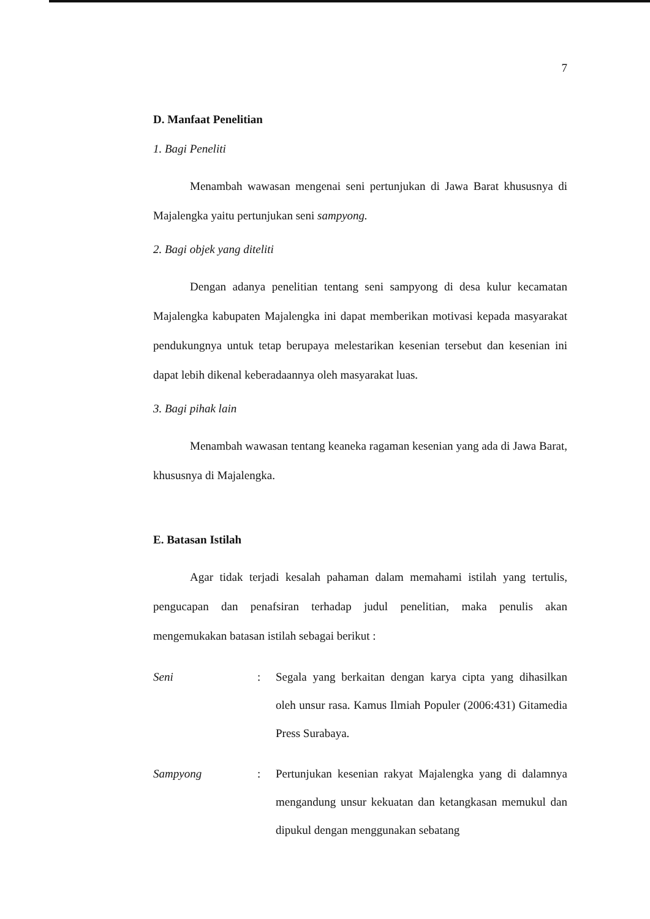7
D. Manfaat Penelitian
1. Bagi Peneliti
Menambah wawasan mengenai seni pertunjukan di Jawa Barat khususnya di Majalengka yaitu pertunjukan seni sampyong.
2. Bagi objek yang diteliti
Dengan adanya penelitian tentang seni sampyong di desa kulur kecamatan Majalengka kabupaten Majalengka ini dapat memberikan motivasi kepada masyarakat pendukungnya untuk tetap berupaya melestarikan kesenian tersebut dan kesenian ini dapat lebih dikenal keberadaannya oleh masyarakat luas.
3. Bagi pihak lain
Menambah wawasan tentang keaneka ragaman kesenian yang ada di Jawa Barat, khususnya di Majalengka.
E. Batasan Istilah
Agar tidak terjadi kesalah pahaman dalam memahami istilah yang tertulis, pengucapan dan penafsiran terhadap judul penelitian, maka penulis akan mengemukakan batasan istilah sebagai berikut :
Seni : Segala yang berkaitan dengan karya cipta yang dihasilkan oleh unsur rasa. Kamus Ilmiah Populer (2006:431) Gitamedia Press Surabaya.
Sampyong : Pertunjukan kesenian rakyat Majalengka yang di dalamnya mengandung unsur kekuatan dan ketangkasan memukul dan dipukul dengan menggunakan sebatang